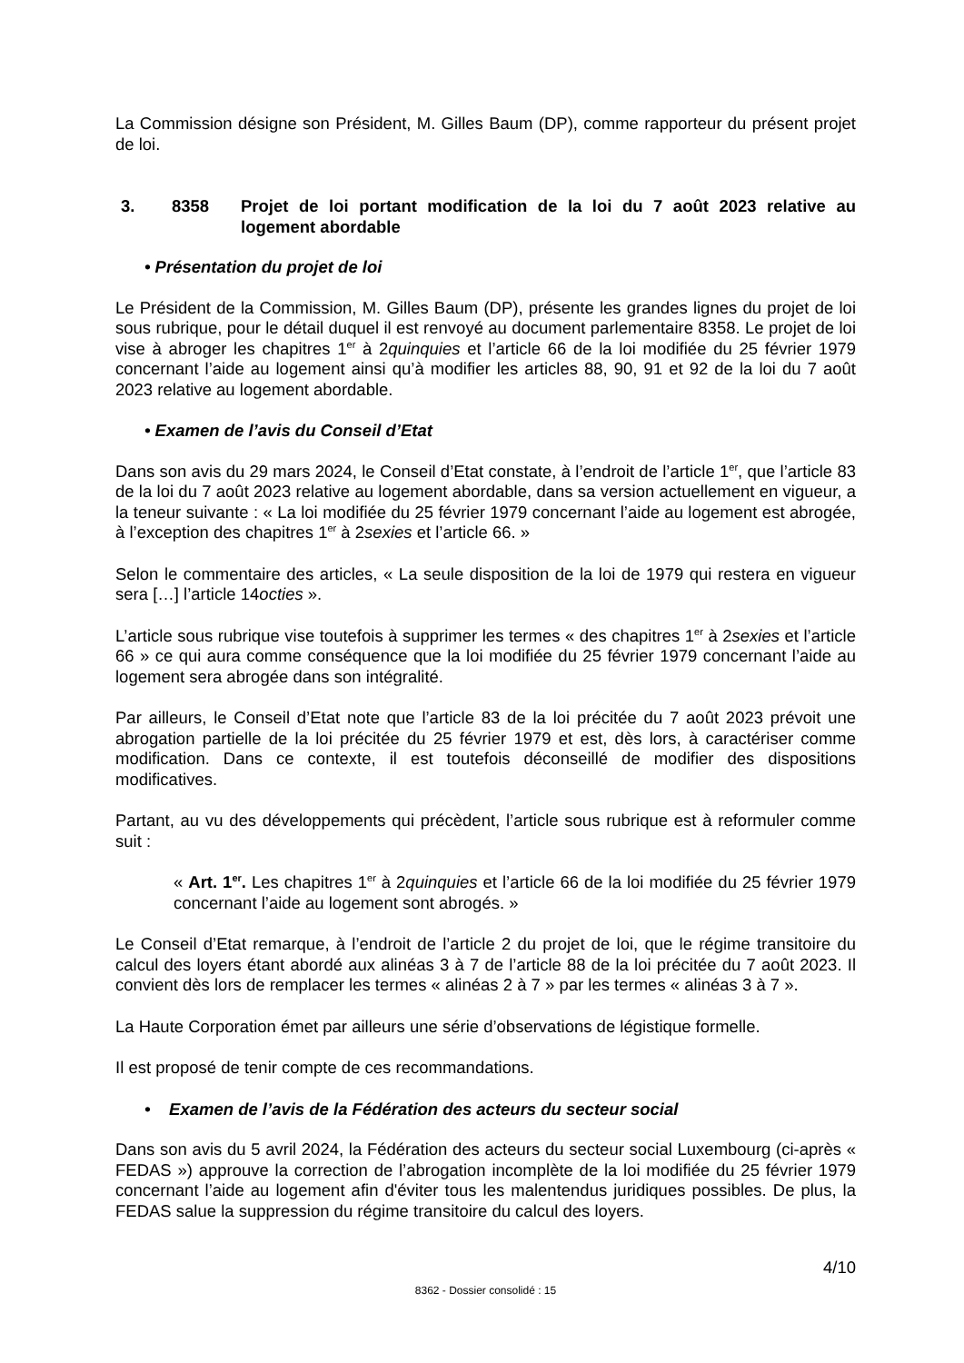La Commission désigne son Président, M. Gilles Baum (DP), comme rapporteur du présent projet de loi.
3. 8358 Projet de loi portant modification de la loi du 7 août 2023 relative au logement abordable
• Présentation du projet de loi
Le Président de la Commission, M. Gilles Baum (DP), présente les grandes lignes du projet de loi sous rubrique, pour le détail duquel il est renvoyé au document parlementaire 8358. Le projet de loi vise à abroger les chapitres 1<sup>er</sup> à 2quinquies et l’article 66 de la loi modifiée du 25 février 1979 concernant l’aide au logement ainsi qu’à modifier les articles 88, 90, 91 et 92 de la loi du 7 août 2023 relative au logement abordable.
• Examen de l’avis du Conseil d’Etat
Dans son avis du 29 mars 2024, le Conseil d’Etat constate, à l’endroit de l’article 1<sup>er</sup>, que l’article 83 de la loi du 7 août 2023 relative au logement abordable, dans sa version actuellement en vigueur, a la teneur suivante : « La loi modifiée du 25 février 1979 concernant l’aide au logement est abrogée, à l’exception des chapitres 1<sup>er</sup> à 2sexies et l’article 66. »
Selon le commentaire des articles, « La seule disposition de la loi de 1979 qui restera en vigueur sera […] l’article 14octies ».
L’article sous rubrique vise toutefois à supprimer les termes « des chapitres 1<sup>er</sup> à 2sexies et l’article 66 » ce qui aura comme conséquence que la loi modifiée du 25 février 1979 concernant l’aide au logement sera abrogée dans son intégralité.
Par ailleurs, le Conseil d’Etat note que l’article 83 de la loi précitée du 7 août 2023 prévoit une abrogation partielle de la loi précitée du 25 février 1979 et est, dès lors, à caractériser comme modification. Dans ce contexte, il est toutefois déconseillé de modifier des dispositions modificatives.
Partant, au vu des développements qui précèdent, l’article sous rubrique est à reformuler comme suit :
« Art. 1<sup>er</sup>. Les chapitres 1<sup>er</sup> à 2quinquies et l’article 66 de la loi modifiée du 25 février 1979 concernant l’aide au logement sont abrogés. »
Le Conseil d’Etat remarque, à l’endroit de l’article 2 du projet de loi, que le régime transitoire du calcul des loyers étant abordé aux alinéas 3 à 7 de l’article 88 de la loi précitée du 7 août 2023. Il convient dès lors de remplacer les termes « alinéas 2 à 7 » par les termes « alinéas 3 à 7 ».
La Haute Corporation émet par ailleurs une série d’observations de légistique formelle.
Il est proposé de tenir compte de ces recommandations.
• Examen de l’avis de la Fédération des acteurs du secteur social
Dans son avis du 5 avril 2024, la Fédération des acteurs du secteur social Luxembourg (ci-après « FEDAS ») approuve la correction de l’abrogation incomplète de la loi modifiée du 25 février 1979 concernant l’aide au logement afin d'éviter tous les malentendus juridiques possibles. De plus, la FEDAS salue la suppression du régime transitoire du calcul des loyers.
4/10
8362 - Dossier consolidé : 15